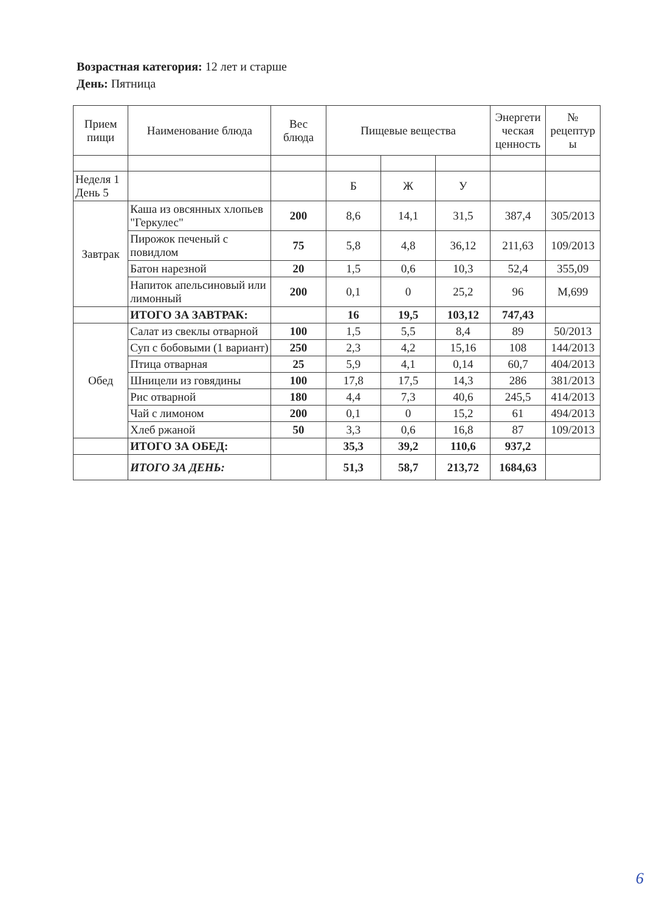Возрастная категория: 12 лет и старше
День: Пятница
| Прием пищи | Наименование блюда | Вес блюда | Пищевые вещества | | | Энергети ческая ценность | № рецептур ы |
| --- | --- | --- | --- | --- | --- | --- | --- |
| Неделя 1 День 5 | | | Б | Ж | У | | |
| Завтрак | Каша из овсянных хлопьев "Геркулес" | 200 | 8,6 | 14,1 | 31,5 | 387,4 | 305/2013 |
| | Пирожок печеный с повидлом | 75 | 5,8 | 4,8 | 36,12 | 211,63 | 109/2013 |
| | Батон нарезной | 20 | 1,5 | 0,6 | 10,3 | 52,4 | 355,09 |
| | Напиток апельсиновый или лимонный | 200 | 0,1 | 0 | 25,2 | 96 | М,699 |
| | ИТОГО ЗА ЗАВТРАК: | | 16 | 19,5 | 103,12 | 747,43 | |
| Обед | Салат из свеклы отварной | 100 | 1,5 | 5,5 | 8,4 | 89 | 50/2013 |
| | Суп с бобовыми (1 вариант) | 250 | 2,3 | 4,2 | 15,16 | 108 | 144/2013 |
| | Птица отварная | 25 | 5,9 | 4,1 | 0,14 | 60,7 | 404/2013 |
| | Шницели из говядины | 100 | 17,8 | 17,5 | 14,3 | 286 | 381/2013 |
| | Рис отварной | 180 | 4,4 | 7,3 | 40,6 | 245,5 | 414/2013 |
| | Чай с лимоном | 200 | 0,1 | 0 | 15,2 | 61 | 494/2013 |
| | Хлеб ржаной | 50 | 3,3 | 0,6 | 16,8 | 87 | 109/2013 |
| | ИТОГО ЗА ОБЕД: | | 35,3 | 39,2 | 110,6 | 937,2 | |
| | ИТОГО ЗА ДЕНЬ: | | 51,3 | 58,7 | 213,72 | 1684,63 | |
6